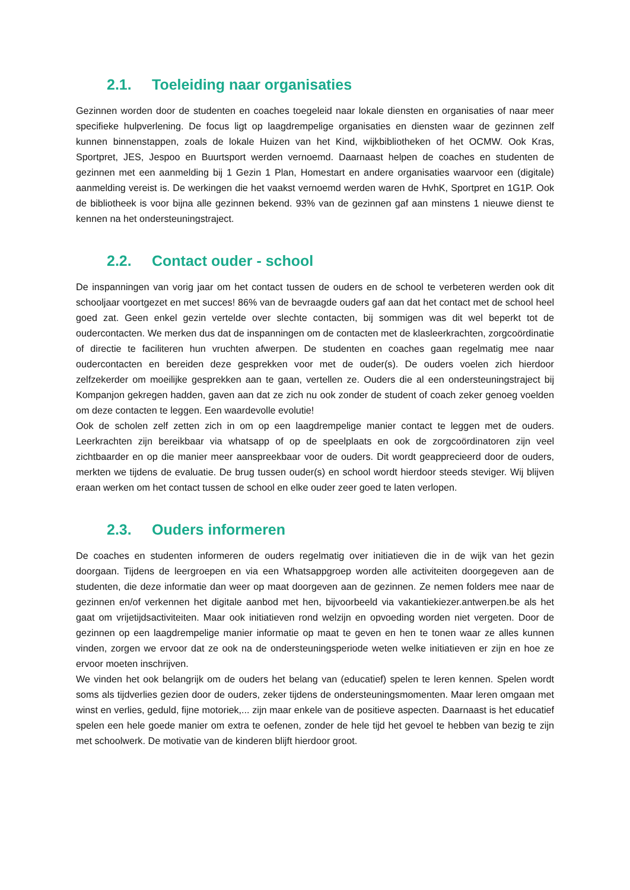2.1. Toeleiding naar organisaties
Gezinnen worden door de studenten en coaches toegeleid naar lokale diensten en organisaties of naar meer specifieke hulpverlening. De focus ligt op laagdrempelige organisaties en diensten waar de gezinnen zelf kunnen binnenstappen, zoals de lokale Huizen van het Kind, wijkbibliotheken of het OCMW. Ook Kras, Sportpret, JES, Jespoo en Buurtsport werden vernoemd. Daarnaast helpen de coaches en studenten de gezinnen met een aanmelding bij 1 Gezin 1 Plan, Homestart en andere organisaties waarvoor een (digitale) aanmelding vereist is. De werkingen die het vaakst vernoemd werden waren de HvhK, Sportpret en 1G1P. Ook de bibliotheek is voor bijna alle gezinnen bekend. 93% van de gezinnen gaf aan minstens 1 nieuwe dienst te kennen na het ondersteuningstraject.
2.2. Contact ouder - school
De inspanningen van vorig jaar om het contact tussen de ouders en de school te verbeteren werden ook dit schooljaar voortgezet en met succes! 86% van de bevraagde ouders gaf aan dat het contact met de school heel goed zat. Geen enkel gezin vertelde over slechte contacten, bij sommigen was dit wel beperkt tot de oudercontacten. We merken dus dat de inspanningen om de contacten met de klasleerkrachten, zorgcoördinatie of directie te faciliteren hun vruchten afwerpen. De studenten en coaches gaan regelmatig mee naar oudercontacten en bereiden deze gesprekken voor met de ouder(s). De ouders voelen zich hierdoor zelfzekerder om moeilijke gesprekken aan te gaan, vertellen ze. Ouders die al een ondersteuningstraject bij Kompanjon gekregen hadden, gaven aan dat ze zich nu ook zonder de student of coach zeker genoeg voelden om deze contacten te leggen. Een waardevolle evolutie!
Ook de scholen zelf zetten zich in om op een laagdrempelige manier contact te leggen met de ouders. Leerkrachten zijn bereikbaar via whatsapp of op de speelplaats en ook de zorgcoördinatoren zijn veel zichtbaarder en op die manier meer aanspreekbaar voor de ouders. Dit wordt geapprecieerd door de ouders, merkten we tijdens de evaluatie. De brug tussen ouder(s) en school wordt hierdoor steeds steviger. Wij blijven eraan werken om het contact tussen de school en elke ouder zeer goed te laten verlopen.
2.3. Ouders informeren
De coaches en studenten informeren de ouders regelmatig over initiatieven die in de wijk van het gezin doorgaan. Tijdens de leergroepen en via een Whatsappgroep worden alle activiteiten doorgegeven aan de studenten, die deze informatie dan weer op maat doorgeven aan de gezinnen. Ze nemen folders mee naar de gezinnen en/of verkennen het digitale aanbod met hen, bijvoorbeeld via vakantiekiezer.antwerpen.be als het gaat om vrijetijdsactiviteiten. Maar ook initiatieven rond welzijn en opvoeding worden niet vergeten. Door de gezinnen op een laagdrempelige manier informatie op maat te geven en hen te tonen waar ze alles kunnen vinden, zorgen we ervoor dat ze ook na de ondersteuningsperiode weten welke initiatieven er zijn en hoe ze ervoor moeten inschrijven.
We vinden het ook belangrijk om de ouders het belang van (educatief) spelen te leren kennen. Spelen wordt soms als tijdverlies gezien door de ouders, zeker tijdens de ondersteuningsmomenten. Maar leren omgaan met winst en verlies, geduld, fijne motoriek,... zijn maar enkele van de positieve aspecten. Daarnaast is het educatief spelen een hele goede manier om extra te oefenen, zonder de hele tijd het gevoel te hebben van bezig te zijn met schoolwerk. De motivatie van de kinderen blijft hierdoor groot.